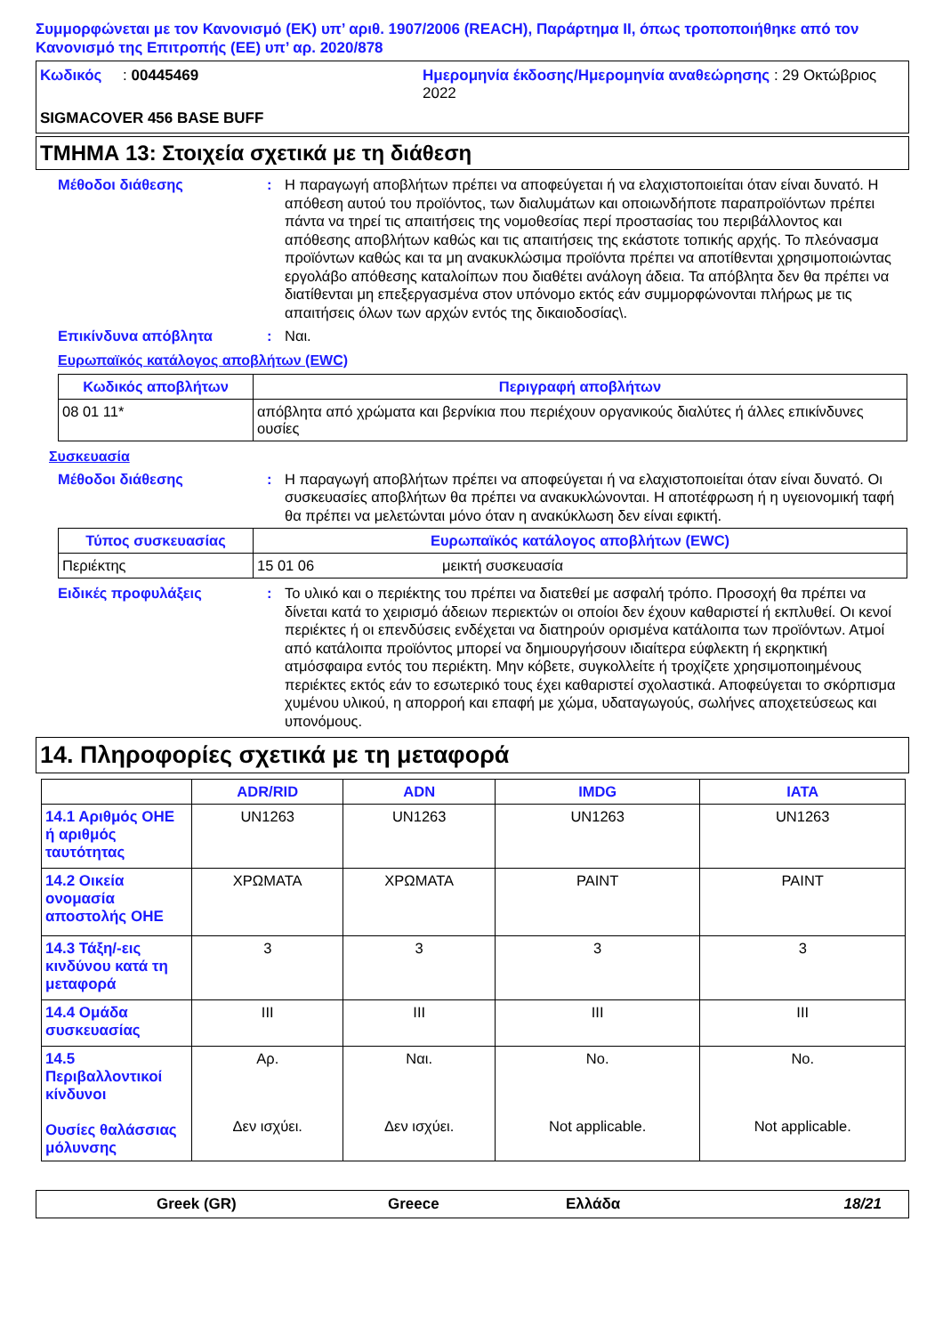Συμμορφώνεται με τον Κανονισμό (ΕΚ) υπ’ αριθ. 1907/2006 (REACH), Παράρτημα II, όπως τροποποιήθηκε από τον Κανονισμό της Επιτροπής (ΕΕ) υπ’ αρ. 2020/878
Κωδικός : 00445469
Ημερομηνία έκδοσης/Ημερομηνία αναθεώρησης : 29 Οκτώβριος 2022
SIGMACOVER 456 BASE BUFF
ΤΜΗΜΑ 13: Στοιχεία σχετικά με τη διάθεση
Μέθοδοι διάθεσης: Η παραγωγή αποβλήτων πρέπει να αποφεύγεται ή να ελαχιστοποιείται όταν είναι δυνατό. Η απόθεση αυτού του προϊόντος, των διαλυμάτων και οποιωνδήποτε παραπροϊόντων πρέπει πάντα να τηρεί τις απαιτήσεις της νομοθεσίας περί προστασίας του περιβάλλοντος και απόθεσης αποβλήτων καθώς και τις απαιτήσεις της εκάστοτε τοπικής αρχής. Το πλεόνασμα προϊόντων καθώς και τα μη ανακυκλώσιμα προϊόντα πρέπει να αποτίθενται χρησιμοποιώντας εργολάβο απόθεσης καταλοίπων που διαθέτει ανάλογη άδεια. Τα απόβλητα δεν θα πρέπει να διατίθενται μη επεξεργασμένα στον υπόνομο εκτός εάν συμμορφώνονται πλήρως με τις απαιτήσεις όλων των αρχών εντός της δικαιοδοσίας\.
Επικίνδυνα απόβλητα: Ναι.
Ευρωπαϊκός κατάλογος αποβλήτων (EWC)
| Κωδικός αποβλήτων | Περιγραφή αποβλήτων |
| --- | --- |
| 08 01 11* | απόβλητα από χρώματα και βερνίκια που περιέχουν οργανικούς διαλύτες ή άλλες επικίνδυνες ουσίες |
Συσκευασία
Μέθοδοι διάθεσης: Η παραγωγή αποβλήτων πρέπει να αποφεύγεται ή να ελαχιστοποιείται όταν είναι δυνατό. Οι συσκευασίες αποβλήτων θα πρέπει να ανακυκλώνονται. Η αποτέφρωση ή η υγειονομική ταφή θα πρέπει να μελετώνται μόνο όταν η ανακύκλωση δεν είναι εφικτή.
| Τύπος συσκευασίας | Ευρωπαϊκός κατάλογος αποβλήτων (EWC) | |
| --- | --- | --- |
| Περιέκτης | 15 01 06 | μεικτή συσκευασία |
Ειδικές προφυλάξεις: Το υλικό και ο περιέκτης του πρέπει να διατεθεί με ασφαλή τρόπο. Προσοχή θα πρέπει να δίνεται κατά το χειρισμό άδειων περιεκτών οι οποίοι δεν έχουν καθαριστεί ή εκπλυθεί. Οι κενοί περιέκτες ή οι επενδύσεις ενδέχεται να διατηρούν ορισμένα κατάλοιπα των προϊόντων. Ατμοί από κατάλοιπα προϊόντος μπορεί να δημιουργήσουν ιδιαίτερα εύφλεκτη ή εκρηκτική ατμόσφαιρα εντός του περιέκτη. Μην κόβετε, συγκολλείτε ή τροχίζετε χρησιμοποιημένους περιέκτες εκτός εάν το εσωτερικό τους έχει καθαριστεί σχολαστικά. Αποφεύγεται το σκόρπισμα χυμένου υλικού, η απορροή και επαφή με χώμα, υδαταγωγούς, σωλήνες αποχετεύσεως και υπονόμους.
14. Πληροφορίες σχετικά με τη μεταφορά
| | ADR/RID | ADN | IMDG | IATA |
| --- | --- | --- | --- | --- |
| 14.1 Αριθμός ΟΗΕ ή αριθμός ταυτότητας | UN1263 | UN1263 | UN1263 | UN1263 |
| 14.2 Οικεία ονομασία αποστολής ΟΗΕ | ΧΡΩΜΑΤΑ | ΧΡΩΜΑΤΑ | PAINT | PAINT |
| 14.3 Τάξη/-εις κινδύνου κατά τη μεταφορά | 3 | 3 | 3 | 3 |
| 14.4 Ομάδα συσκευασίας | III | III | III | III |
| 14.5 Περιβαλλοντικοί κίνδυνοι Ουσίες θαλάσσιας μόλυνσης | Αρ. Δεν ισχύει. | Ναι. Δεν ισχύει. | No. Not applicable. | No. Not applicable. |
Greek (GR) Greece Ελλάδα 18/21